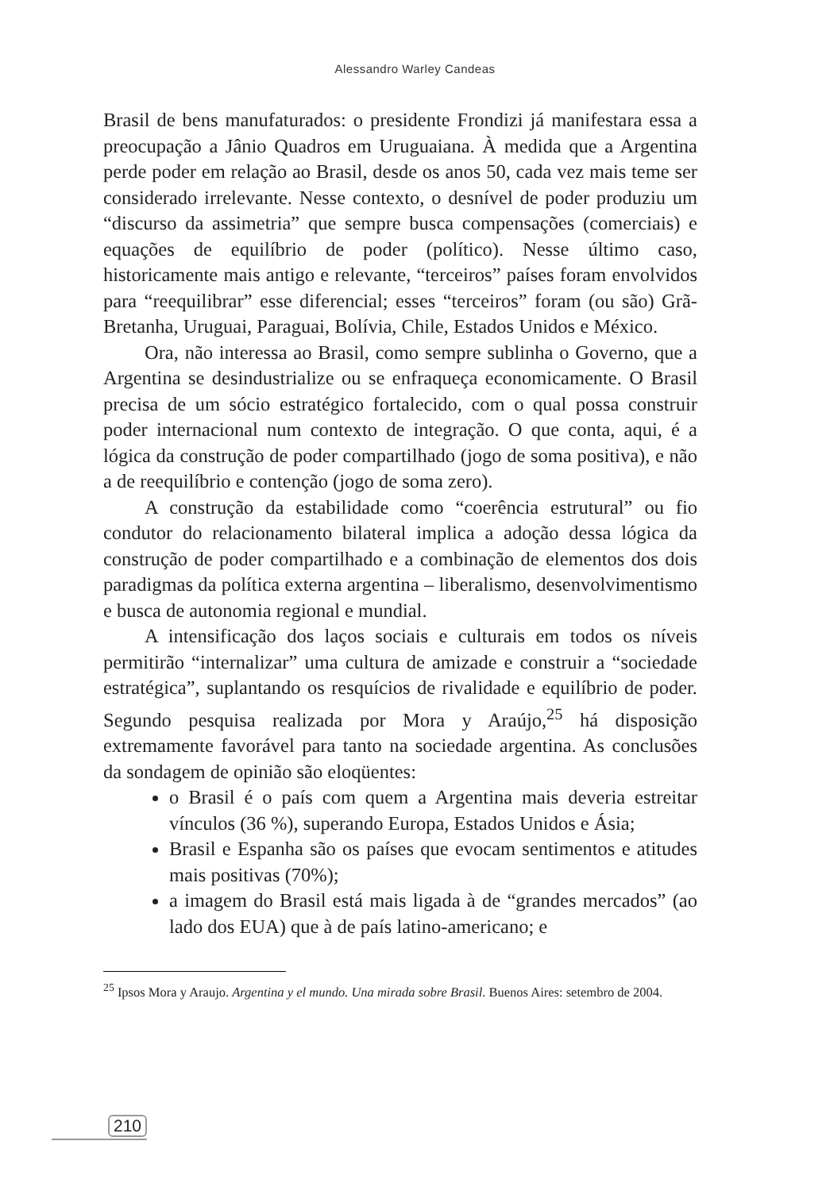Alessandro Warley Candeas
Brasil de bens manufaturados: o presidente Frondizi já manifestara essa a preocupação a Jânio Quadros em Uruguaiana. À medida que a Argentina perde poder em relação ao Brasil, desde os anos 50, cada vez mais teme ser considerado irrelevante. Nesse contexto, o desnível de poder produziu um “discurso da assimetria” que sempre busca compensações (comerciais) e equações de equilíbrio de poder (político). Nesse último caso, historicamente mais antigo e relevante, “terceiros” países foram envolvidos para “reequilibrar” esse diferencial; esses “terceiros” foram (ou são) Grã-Bretanha, Uruguai, Paraguai, Bolívia, Chile, Estados Unidos e México.
Ora, não interessa ao Brasil, como sempre sublinha o Governo, que a Argentina se desindustrialize ou se enfraqueça economicamente. O Brasil precisa de um sócio estratégico fortalecido, com o qual possa construir poder internacional num contexto de integração. O que conta, aqui, é a lógica da construção de poder compartilhado (jogo de soma positiva), e não a de reequilíbrio e contenção (jogo de soma zero).
A construção da estabilidade como “coerência estrutural” ou fio condutor do relacionamento bilateral implica a adoção dessa lógica da construção de poder compartilhado e a combinação de elementos dos dois paradigmas da política externa argentina – liberalismo, desenvolvimentismo e busca de autonomia regional e mundial.
A intensificação dos laços sociais e culturais em todos os níveis permitirão “internalizar” uma cultura de amizade e construir a “sociedade estratégica”, suplantando os resquícios de rivalidade e equilíbrio de poder. Segundo pesquisa realizada por Mora y Araújo,<sup>25</sup> há disposição extremamente favorável para tanto na sociedade argentina. As conclusões da sondagem de opinião são eloqüentes:
o Brasil é o país com quem a Argentina mais deveria estreitar vínculos (36 %), superando Europa, Estados Unidos e Ásia;
Brasil e Espanha são os países que evocam sentimentos e atitudes mais positivas (70%);
a imagem do Brasil está mais ligada à de “grandes mercados” (ao lado dos EUA) que à de país latino-americano; e
<sup>25</sup> Ipsos Mora y Araujo. Argentina y el mundo. Una mirada sobre Brasil. Buenos Aires: setembro de 2004.
210